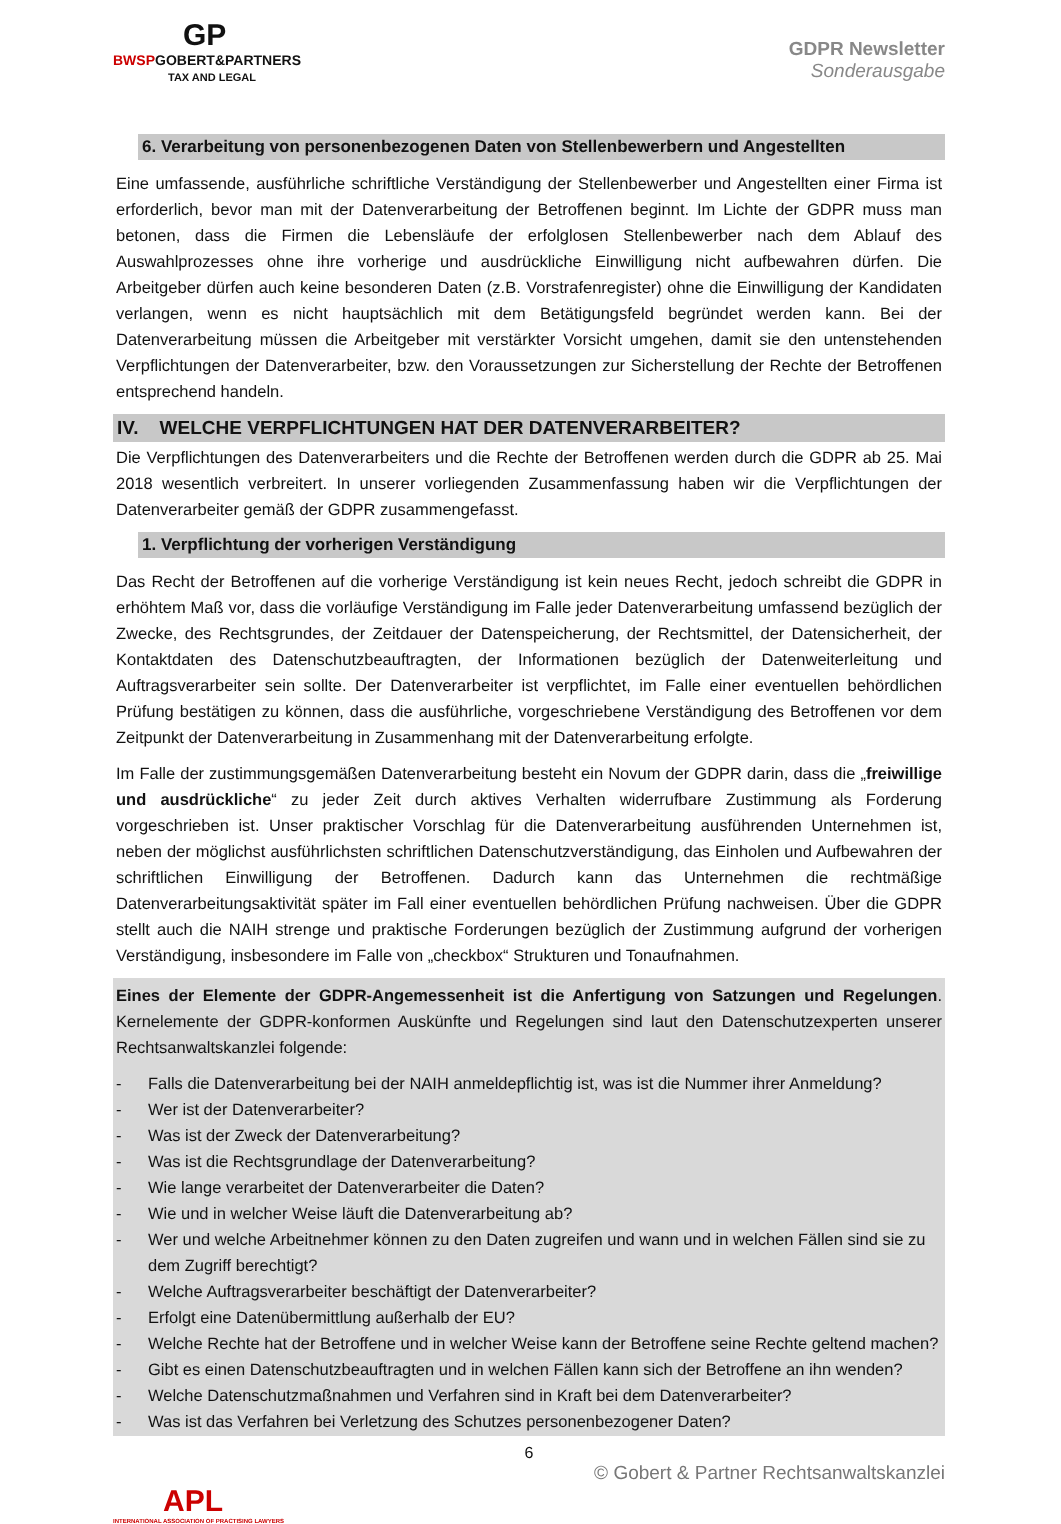GP
BWSPGOBERT&PARTNERS
TAX AND LEGAL
GDPR Newsletter
Sonderausgabe
6. Verarbeitung von personenbezogenen Daten von Stellenbewerbern und Angestellten
Eine umfassende, ausführliche schriftliche Verständigung der Stellenbewerber und Angestellten einer Firma ist erforderlich, bevor man mit der Datenverarbeitung der Betroffenen beginnt. Im Lichte der GDPR muss man betonen, dass die Firmen die Lebensläufe der erfolglosen Stellenbewerber nach dem Ablauf des Auswahlprozesses ohne ihre vorherige und ausdrückliche Einwilligung nicht aufbewahren dürfen. Die Arbeitgeber dürfen auch keine besonderen Daten (z.B. Vorstrafenregister) ohne die Einwilligung der Kandidaten verlangen, wenn es nicht hauptsächlich mit dem Betätigungsfeld begründet werden kann. Bei der Datenverarbeitung müssen die Arbeitgeber mit verstärkter Vorsicht umgehen, damit sie den untenstehenden Verpflichtungen der Datenverarbeiter, bzw. den Voraussetzungen zur Sicherstellung der Rechte der Betroffenen entsprechend handeln.
IV. WELCHE VERPFLICHTUNGEN HAT DER DATENVERARBEITER?
Die Verpflichtungen des Datenverarbeiters und die Rechte der Betroffenen werden durch die GDPR ab 25. Mai 2018 wesentlich verbreitert. In unserer vorliegenden Zusammenfassung haben wir die Verpflichtungen der Datenverarbeiter gemäß der GDPR zusammengefasst.
1. Verpflichtung der vorherigen Verständigung
Das Recht der Betroffenen auf die vorherige Verständigung ist kein neues Recht, jedoch schreibt die GDPR in erhöhtem Maß vor, dass die vorläufige Verständigung im Falle jeder Datenverarbeitung umfassend bezüglich der Zwecke, des Rechtsgrundes, der Zeitdauer der Datenspeicherung, der Rechtsmittel, der Datensicherheit, der Kontaktdaten des Datenschutzbeauftragten, der Informationen bezüglich der Datenweiterleitung und Auftragsverarbeiter sein sollte. Der Datenverarbeiter ist verpflichtet, im Falle einer eventuellen behördlichen Prüfung bestätigen zu können, dass die ausführliche, vorgeschriebene Verständigung des Betroffenen vor dem Zeitpunkt der Datenverarbeitung in Zusammenhang mit der Datenverarbeitung erfolgte.
Im Falle der zustimmungsgemäßen Datenverarbeitung besteht ein Novum der GDPR darin, dass die „freiwillige und ausdrückliche“ zu jeder Zeit durch aktives Verhalten widerrufbare Zustimmung als Forderung vorgeschrieben ist. Unser praktischer Vorschlag für die Datenverarbeitung ausführenden Unternehmen ist, neben der möglichst ausführlichsten schriftlichen Datenschutzverständigung, das Einholen und Aufbewahren der schriftlichen Einwilligung der Betroffenen. Dadurch kann das Unternehmen die rechtmäßige Datenverarbeitungsaktivität später im Fall einer eventuellen behördlichen Prüfung nachweisen. Über die GDPR stellt auch die NAIH strenge und praktische Forderungen bezüglich der Zustimmung aufgrund der vorherigen Verständigung, insbesondere im Falle von „checkbox“ Strukturen und Tonaufnahmen.
Eines der Elemente der GDPR-Angemessenheit ist die Anfertigung von Satzungen und Regelungen. Kernelemente der GDPR-konformen Auskünfte und Regelungen sind laut den Datenschutzexperten unserer Rechtsanwaltskanzlei folgende:
- Falls die Datenverarbeitung bei der NAIH anmeldepflichtig ist, was ist die Nummer ihrer Anmeldung?
- Wer ist der Datenverarbeiter?
- Was ist der Zweck der Datenverarbeitung?
- Was ist die Rechtsgrundlage der Datenverarbeitung?
- Wie lange verarbeitet der Datenverarbeiter die Daten?
- Wie und in welcher Weise läuft die Datenverarbeitung ab?
- Wer und welche Arbeitnehmer können zu den Daten zugreifen und wann und in welchen Fällen sind sie zu dem Zugriff berechtigt?
- Welche Auftragsverarbeiter beschäftigt der Datenverarbeiter?
- Erfolgt eine Datenübermittlung außerhalb der EU?
- Welche Rechte hat der Betroffene und in welcher Weise kann der Betroffene seine Rechte geltend machen?
- Gibt es einen Datenschutzbeauftragten und in welchen Fällen kann sich der Betroffene an ihn wenden?
- Welche Datenschutzmaßnahmen und Verfahren sind in Kraft bei dem Datenverarbeiter?
- Was ist das Verfahren bei Verletzung des Schutzes personenbezogener Daten?
6
© Gobert & Partner Rechtsanwaltskanzlei
APL
INTERNATIONAL ASSOCIATION OF PRACTISING LAWYERS